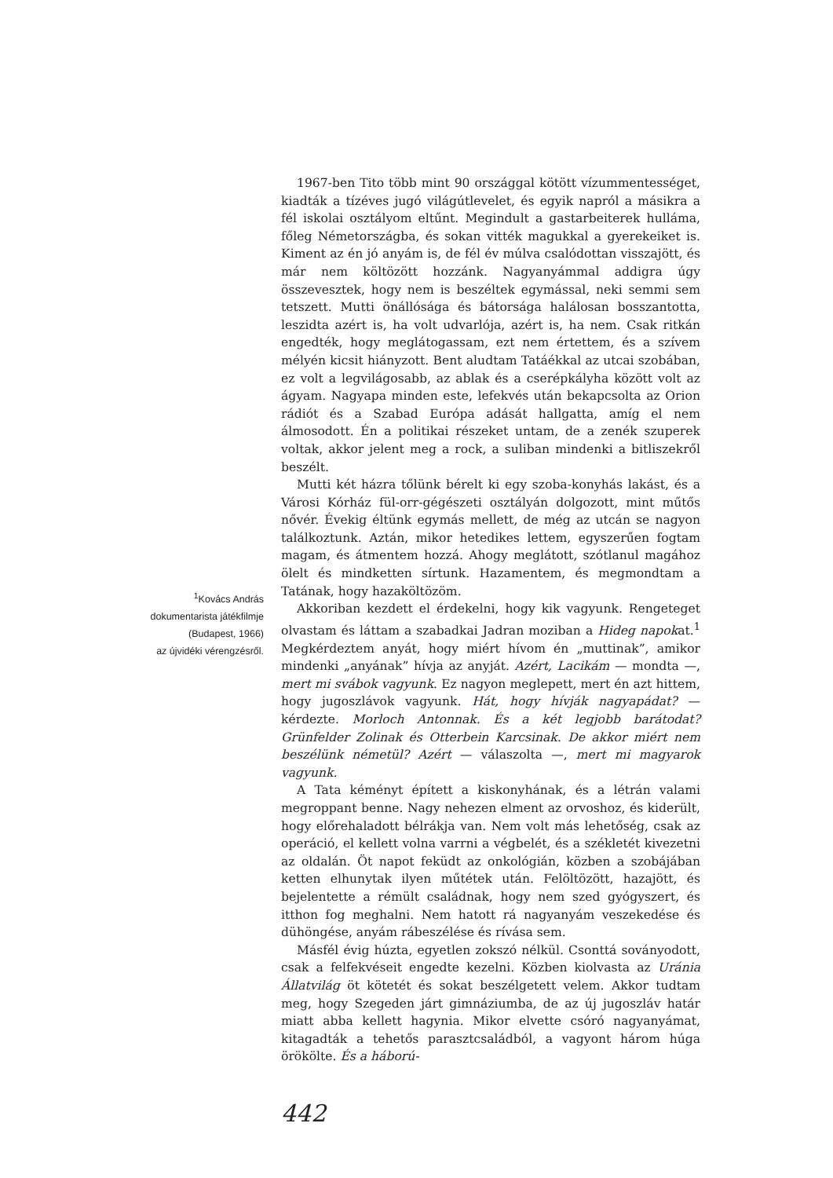<sup>1</sup> Kovács András
dokumentarista játékfilmje
(Budapest, 1966)
az újvidéki vérengzésről.
1967-ben Tito több mint 90 országgal kötött vízummentességet, kiadták a tízéves jugó világútlevelet, és egyik napról a másikra a fél iskolai osztályom eltűnt. Megindult a gastarbeiterek hulláma, főleg Németországba, és sokan vitték magukkal a gyerekeiket is. Kiment az én jó anyám is, de fél év múlva csalódottan visszajött, és már nem költözött hozzánk. Nagyanyámmal addigra úgy összevesztek, hogy nem is beszéltek egymással, neki semmi sem tetszett. Mutti önállósága és bátorsága halálosan bosszantotta, leszidta azért is, ha volt udvarlója, azért is, ha nem. Csak ritkán engedték, hogy meglátogassam, ezt nem értettem, és a szívem mélyén kicsit hiányzott. Bent aludtam Tatáékkal az utcai szobában, ez volt a legvilágosabb, az ablak és a cserépkályha között volt az ágyam. Nagyapa minden este, lefekvés után bekapcsolta az Orion rádiót és a Szabad Európa adását hallgatta, amíg el nem álmosodott. Én a politikai részeket untam, de a zenék szuperek voltak, akkor jelent meg a rock, a suliban mindenki a bitliszekről beszélt.
Mutti két házra tőlünk bérelt ki egy szoba-konyhás lakást, és a Városi Kórház fül-orr-gégészeti osztályán dolgozott, mint műtős nővér. Évekig éltünk egymás mellett, de még az utcán se nagyon találkoztunk. Aztán, mikor hetedikes lettem, egyszerűen fogtam magam, és átmentem hozzá. Ahogy meglátott, szótlanul magához ölelt és mindketten sírtunk. Hazamentem, és megmondtam a Tatának, hogy hazaköltözöm.
Akkoriban kezdett el érdekelni, hogy kik vagyunk. Rengeteget olvastam és láttam a szabadkai Jadran moziban a Hideg napokat.<sup>1</sup> Megkérdeztem anyát, hogy miért hívom én „muttinak”, amikor mindenki „anyának” hívja az anyját. Azért, Lacikám — mondta —, mert mi svábok vagyunk. Ez nagyon meglepett, mert én azt hittem, hogy jugoszlávok vagyunk. Hát, hogy hívják nagyapádat? — kérdezte. Morloch Antonnak. És a két legjobb barátodat? Grünfelder Zolinak és Otterbein Karcsinak. De akkor miért nem beszélünk németül? Azért — válaszolta —, mert mi magyarok vagyunk.
A Tata kéményt épített a kiskonyhának, és a létrán valami megroppant benne. Nagy nehezen elment az orvoshoz, és kiderült, hogy előrehaladott bélrákja van. Nem volt más lehetőség, csak az operáció, el kellett volna varrni a végbelét, és a székletét kivezetni az oldalán. Öt napot feküdt az onkológián, közben a szobájában ketten elhunytak ilyen műtétek után. Felöltözött, hazajött, és bejelentette a rémült családnak, hogy nem szed gyógyszert, és itthon fog meghalni. Nem hatott rá nagyanyám veszekedése és dühöngése, anyám rábeszélése és rívása sem.
Másfél évig húzta, egyetlen zokszó nélkül. Csonttá soványodott, csak a felfekvéseit engedte kezelni. Közben kiolvasta az Uránia Állatvilág öt kötetét és sokat beszélgetett velem. Akkor tudtam meg, hogy Szegeden járt gimnáziumba, de az új jugoszláv határ miatt abba kellett hagynia. Mikor elvette csóró nagyanyámat, kitagadták a tehetős parasztcsaládból, a vagyont három húga örökölte. És a háború-
442